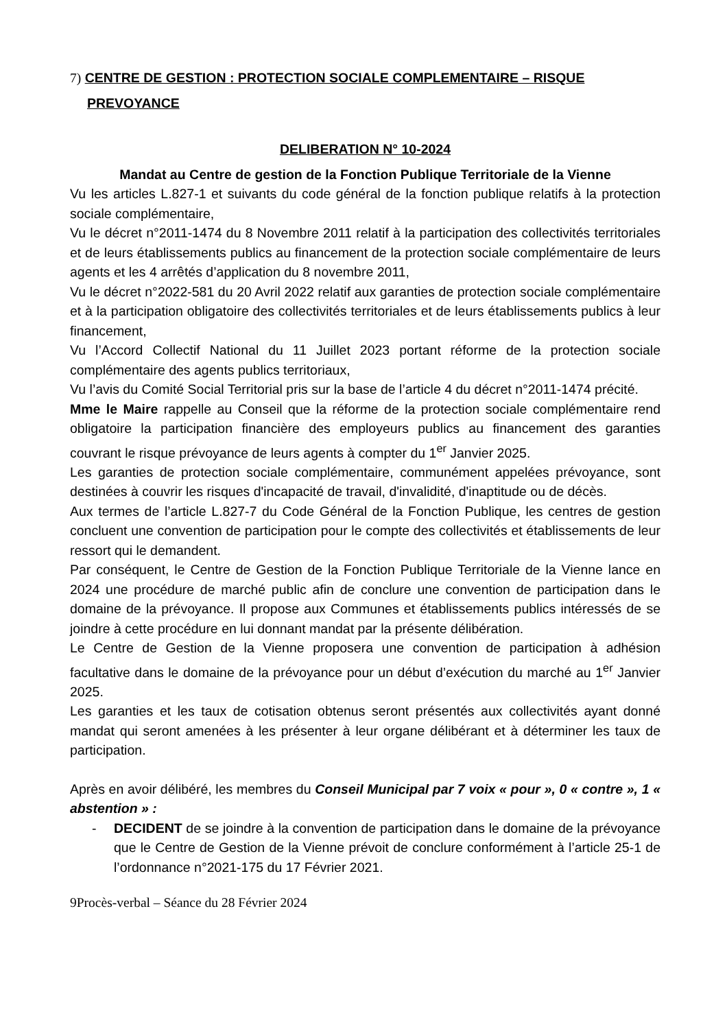7) CENTRE DE GESTION : PROTECTION SOCIALE COMPLEMENTAIRE – RISQUE PREVOYANCE
DELIBERATION N° 10-2024
Mandat au Centre de gestion de la Fonction Publique Territoriale de la Vienne
Vu les articles L.827-1 et suivants du code général de la fonction publique relatifs à la protection sociale complémentaire,
Vu le décret n°2011-1474 du 8 Novembre 2011 relatif à la participation des collectivités territoriales et de leurs établissements publics au financement de la protection sociale complémentaire de leurs agents et les 4 arrêtés d’application du 8 novembre 2011,
Vu le décret n°2022-581 du 20 Avril 2022 relatif aux garanties de protection sociale complémentaire et à la participation obligatoire des collectivités territoriales et de leurs établissements publics à leur financement,
Vu l’Accord Collectif National du 11 Juillet 2023 portant réforme de la protection sociale complémentaire des agents publics territoriaux,
Vu l’avis du Comité Social Territorial pris sur la base de l’article 4 du décret n°2011-1474 précité.
Mme le Maire rappelle au Conseil que la réforme de la protection sociale complémentaire rend obligatoire la participation financière des employeurs publics au financement des garanties couvrant le risque prévoyance de leurs agents à compter du 1<sup>er</sup> Janvier 2025.
Les garanties de protection sociale complémentaire, communément appelées prévoyance, sont destinées à couvrir les risques d'incapacité de travail, d'invalidité, d'inaptitude ou de décès.
Aux termes de l’article L.827-7 du Code Général de la Fonction Publique, les centres de gestion concluent une convention de participation pour le compte des collectivités et établissements de leur ressort qui le demandent.
Par conséquent, le Centre de Gestion de la Fonction Publique Territoriale de la Vienne lance en 2024 une procédure de marché public afin de conclure une convention de participation dans le domaine de la prévoyance. Il propose aux Communes et établissements publics intéressés de se joindre à cette procédure en lui donnant mandat par la présente délibération.
Le Centre de Gestion de la Vienne proposera une convention de participation à adhésion facultative dans le domaine de la prévoyance pour un début d’exécution du marché au 1<sup>er</sup> Janvier 2025.
Les garanties et les taux de cotisation obtenus seront présentés aux collectivités ayant donné mandat qui seront amenées à les présenter à leur organe délibérant et à déterminer les taux de participation.
Après en avoir délibéré, les membres du Conseil Municipal par 7 voix « pour », 0 « contre », 1 « abstention » :
- DECIDENT de se joindre à la convention de participation dans le domaine de la prévoyance que le Centre de Gestion de la Vienne prévoit de conclure conformément à l’article 25-1 de l’ordonnance n°2021-175 du 17 Février 2021.
9Procès-verbal – Séance du 28 Février 2024